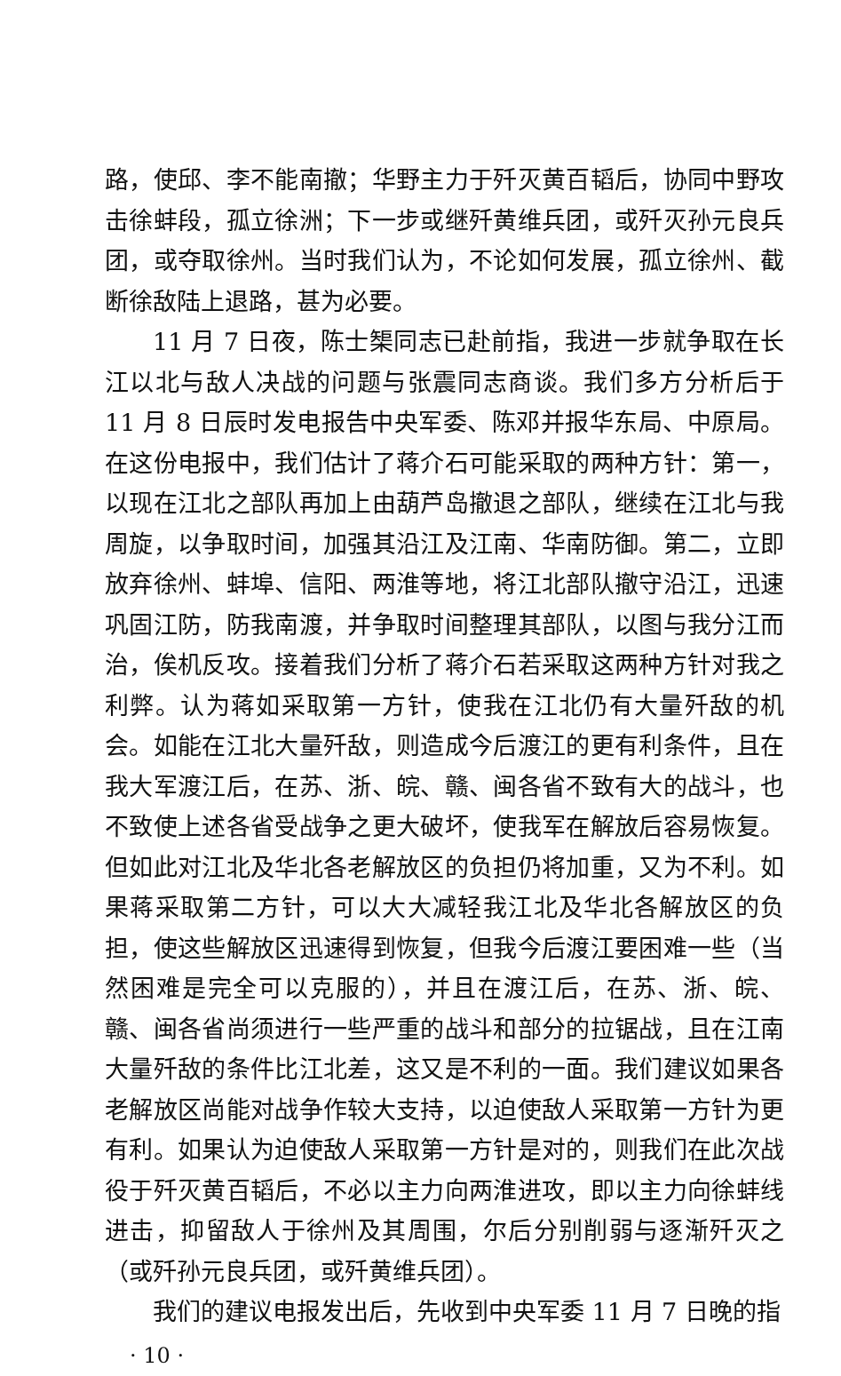路，使邱、李不能南撤；华野主力于歼灭黄百韬后，协同中野攻击徐蚌段，孤立徐洲；下一步或继歼黄维兵团，或歼灭孙元良兵团，或夺取徐州。当时我们认为，不论如何发展，孤立徐州、截断徐敌陆上退路，甚为必要。
11 月 7 日夜，陈士榘同志已赴前指，我进一步就争取在长江以北与敌人决战的问题与张震同志商谈。我们多方分析后于 11 月 8 日辰时发电报告中央军委、陈邓并报华东局、中原局。在这份电报中，我们估计了蒋介石可能采取的两种方针：第一，以现在江北之部队再加上由葫芦岛撤退之部队，继续在江北与我周旋，以争取时间，加强其沿江及江南、华南防御。第二，立即放弃徐州、蚌埠、信阳、两淮等地，将江北部队撤守沿江，迅速巩固江防，防我南渡，并争取时间整理其部队，以图与我分江而治，俟机反攻。接着我们分析了蒋介石若采取这两种方针对我之利弊。认为蒋如采取第一方针，使我在江北仍有大量歼敌的机会。如能在江北大量歼敌，则造成今后渡江的更有利条件，且在我大军渡江后，在苏、浙、皖、赣、闽各省不致有大的战斗，也不致使上述各省受战争之更大破坏，使我军在解放后容易恢复。但如此对江北及华北各老解放区的负担仍将加重，又为不利。如果蒋采取第二方针，可以大大减轻我江北及华北各解放区的负担，使这些解放区迅速得到恢复，但我今后渡江要困难一些（当然困难是完全可以克服的），并且在渡江后，在苏、浙、皖、赣、闽各省尚须进行一些严重的战斗和部分的拉锯战，且在江南大量歼敌的条件比江北差，这又是不利的一面。我们建议如果各老解放区尚能对战争作较大支持，以迫使敌人采取第一方针为更有利。如果认为迫使敌人采取第一方针是对的，则我们在此次战役于歼灭黄百韬后，不必以主力向两淮进攻，即以主力向徐蚌线进击，抑留敌人于徐州及其周围，尔后分别削弱与逐渐歼灭之（或歼孙元良兵团，或歼黄维兵团）。
我们的建议电报发出后，先收到中央军委 11 月 7 日晚的指
· 10 ·